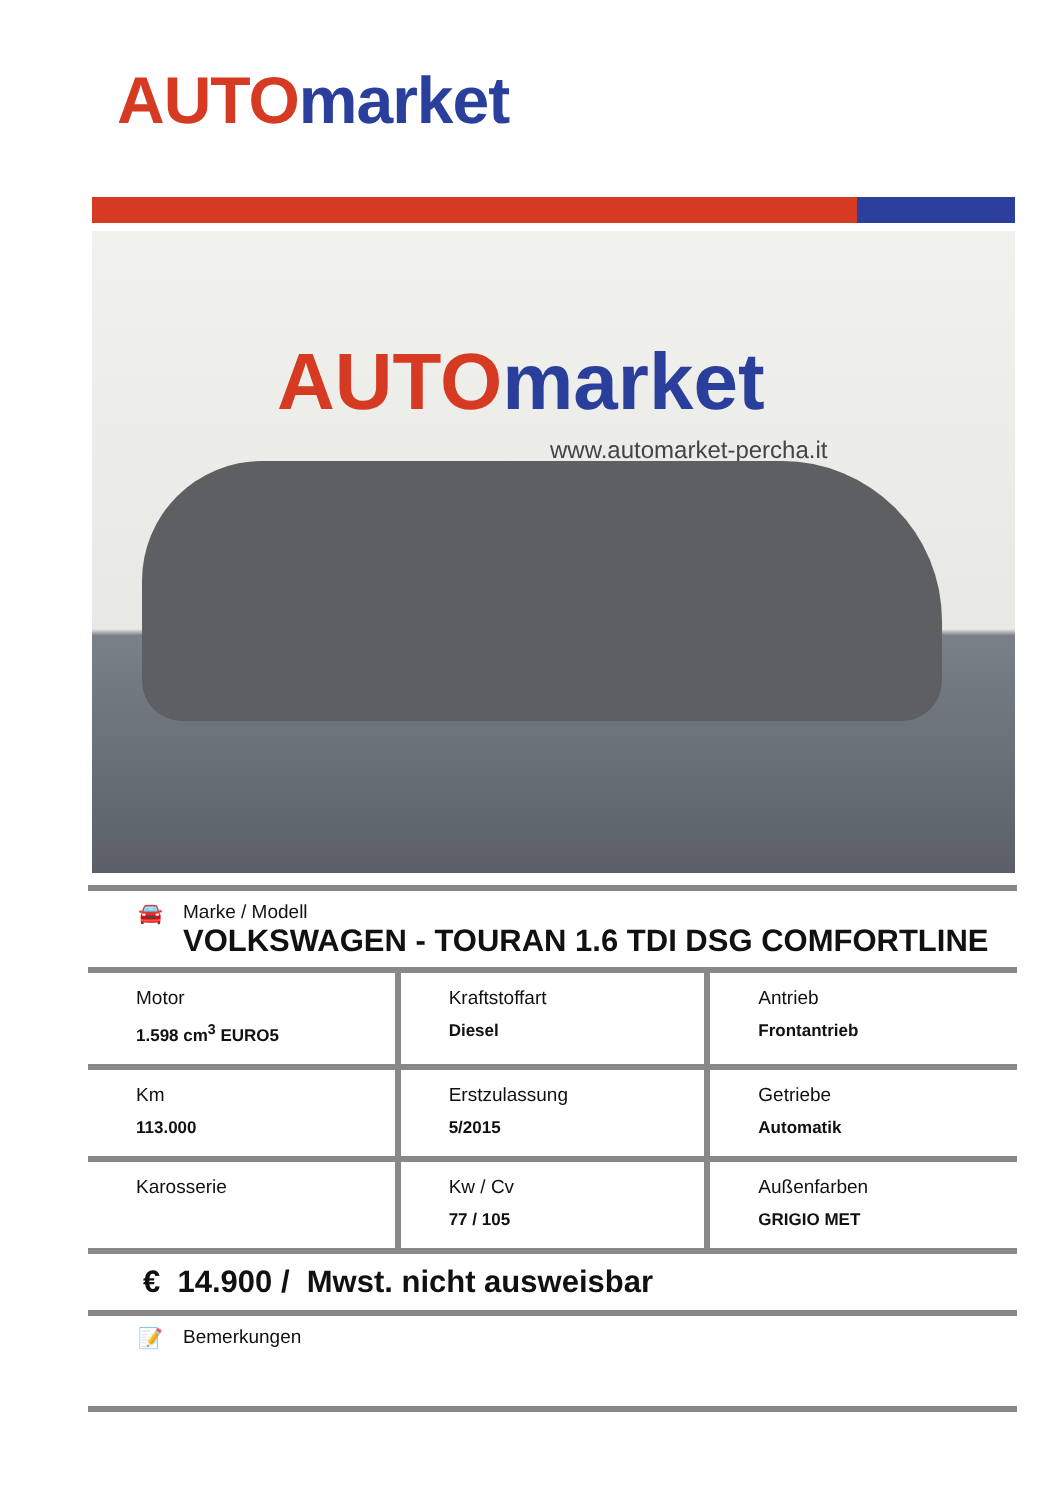AUTO market
AUTO market
www.automarket-percha.it
🚘 Marke / Modell
VOLKSWAGEN - TOURAN 1.6 TDI DSG COMFORTLINE
| Motor 1.598 cm<sup>3</sup> EURO5 | Kraftstoffart Diesel | Antrieb Frontantrieb |
| Km 113.000 | Erstzulassung 5/2015 | Getriebe Automatik |
| Karosserie | Kw / Cv 77 / 105 | Außenfarben GRIGIO MET |
€ 14.900 / Mwst. nicht ausweisbar
📝 Bemerkungen